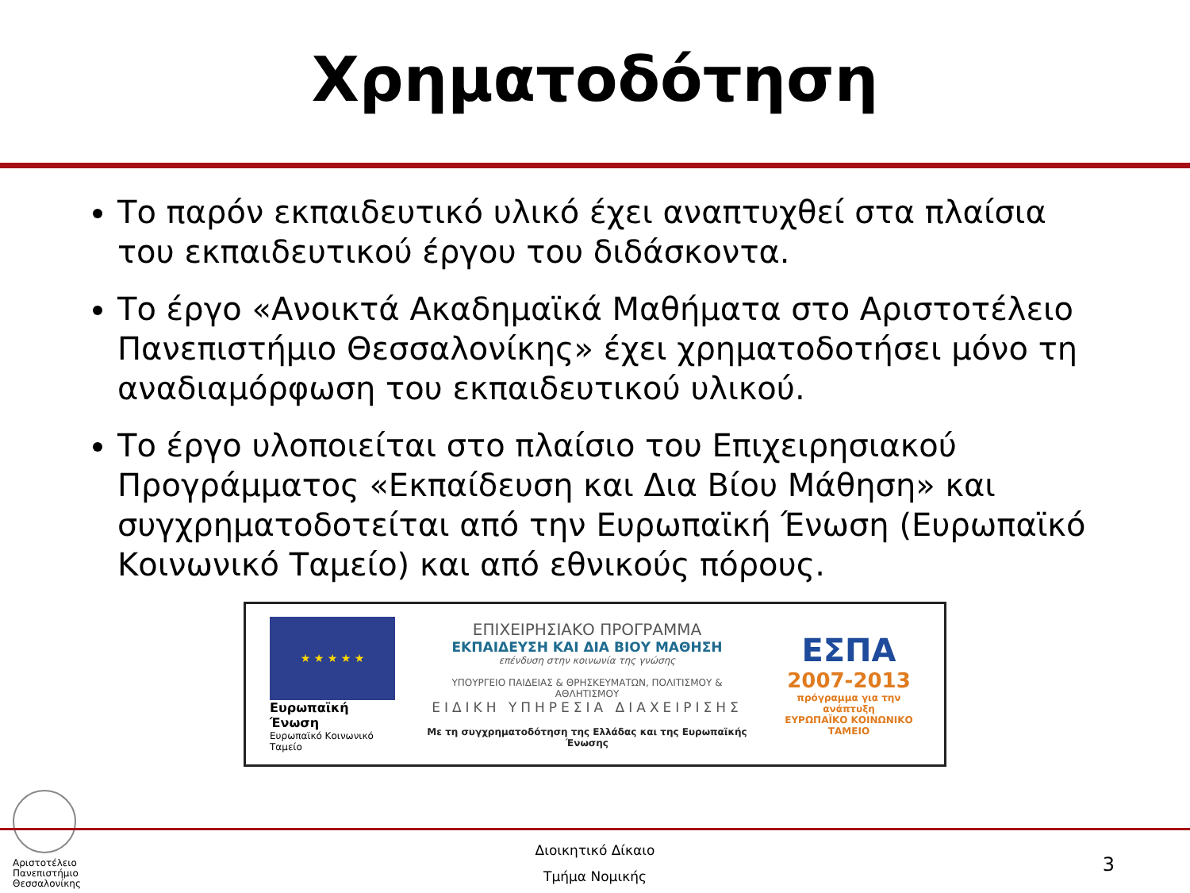Χρηματοδότηση
Το παρόν εκπαιδευτικό υλικό έχει αναπτυχθεί στα πλαίσια του εκπαιδευτικού έργου του διδάσκοντα.
Το έργο «Ανοικτά Ακαδημαϊκά Μαθήματα στο Αριστοτέλειο Πανεπιστήμιο Θεσσαλονίκης» έχει χρηματοδοτήσει μόνο τη αναδιαμόρφωση του εκπαιδευτικού υλικού.
Το έργο υλοποιείται στο πλαίσιο του Επιχειρησιακού Προγράμματος «Εκπαίδευση και Δια Βίου Μάθηση» και συγχρηματοδοτείται από την Ευρωπαϊκή Ένωση (Ευρωπαϊκό Κοινωνικό Ταμείο) και από εθνικούς πόρους.
★ ★ ★ ★ ★
Ευρωπαϊκή Ένωση
Ευρωπαϊκό Κοινωνικό Ταμείο
ΕΠΙΧΕΙΡΗΣΙΑΚΟ ΠΡΟΓΡΑΜΜΑ
ΕΚΠΑΙΔΕΥΣΗ ΚΑΙ ΔΙΑ ΒΙΟΥ ΜΑΘΗΣΗ
επένδυση στην κοινωνία της γνώσης
ΥΠΟΥΡΓΕΙΟ ΠΑΙΔΕΙΑΣ & ΘΡΗΣΚΕΥΜΑΤΩΝ, ΠΟΛΙΤΙΣΜΟΥ & ΑΘΛΗΤΙΣΜΟΥ
ΕΙΔΙΚΗ ΥΠΗΡΕΣΙΑ ΔΙΑΧΕΙΡΙΣΗΣ
Με τη συγχρηματοδότηση της Ελλάδας και της Ευρωπαϊκής Ένωσης
ΕΣΠΑ
2007-2013
πρόγραμμα για την ανάπτυξη
ΕΥΡΩΠΑΪΚΟ ΚΟΙΝΩΝΙΚΟ ΤΑΜΕΙΟ
Αριστοτέλειο
Πανεπιστήμιο
Θεσσαλονίκης
Διοικητικό Δίκαιο
Τμήμα Νομικής
3